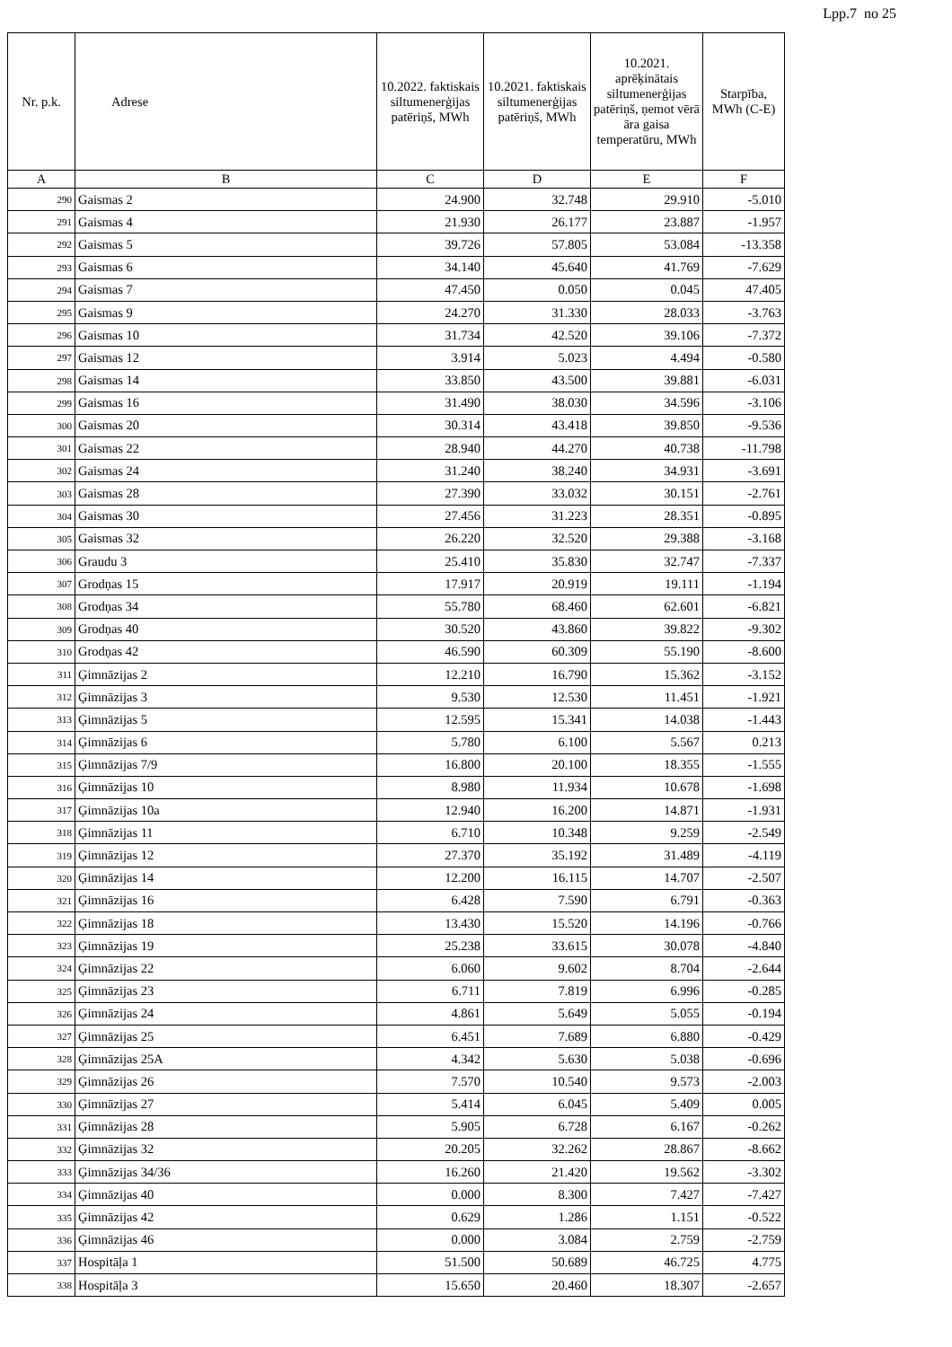Lpp.7 no 25
| Nr. p.k. | Adrese | 10.2022. faktiskais siltumenerģijas patēriņš, MWh | 10.2021. faktiskais siltumenerģijas patēriņš, MWh | 10.2021. aprēķinātais siltumenerģijas patēriņš, ņemot vērā āra gaisa temperatūru, MWh | Starpība, MWh (C-E) |
| --- | --- | --- | --- | --- | --- |
| A | B | C | D | E | F |
| 290 | Gaismas 2 | 24.900 | 32.748 | 29.910 | -5.010 |
| 291 | Gaismas 4 | 21.930 | 26.177 | 23.887 | -1.957 |
| 292 | Gaismas 5 | 39.726 | 57.805 | 53.084 | -13.358 |
| 293 | Gaismas 6 | 34.140 | 45.640 | 41.769 | -7.629 |
| 294 | Gaismas 7 | 47.450 | 0.050 | 0.045 | 47.405 |
| 295 | Gaismas 9 | 24.270 | 31.330 | 28.033 | -3.763 |
| 296 | Gaismas 10 | 31.734 | 42.520 | 39.106 | -7.372 |
| 297 | Gaismas 12 | 3.914 | 5.023 | 4.494 | -0.580 |
| 298 | Gaismas 14 | 33.850 | 43.500 | 39.881 | -6.031 |
| 299 | Gaismas 16 | 31.490 | 38.030 | 34.596 | -3.106 |
| 300 | Gaismas 20 | 30.314 | 43.418 | 39.850 | -9.536 |
| 301 | Gaismas 22 | 28.940 | 44.270 | 40.738 | -11.798 |
| 302 | Gaismas 24 | 31.240 | 38.240 | 34.931 | -3.691 |
| 303 | Gaismas 28 | 27.390 | 33.032 | 30.151 | -2.761 |
| 304 | Gaismas 30 | 27.456 | 31.223 | 28.351 | -0.895 |
| 305 | Gaismas 32 | 26.220 | 32.520 | 29.388 | -3.168 |
| 306 | Graudu 3 | 25.410 | 35.830 | 32.747 | -7.337 |
| 307 | Grodņas 15 | 17.917 | 20.919 | 19.111 | -1.194 |
| 308 | Grodņas 34 | 55.780 | 68.460 | 62.601 | -6.821 |
| 309 | Grodņas 40 | 30.520 | 43.860 | 39.822 | -9.302 |
| 310 | Grodņas 42 | 46.590 | 60.309 | 55.190 | -8.600 |
| 311 | Ģimnāzijas 2 | 12.210 | 16.790 | 15.362 | -3.152 |
| 312 | Ģimnāzijas 3 | 9.530 | 12.530 | 11.451 | -1.921 |
| 313 | Ģimnāzijas 5 | 12.595 | 15.341 | 14.038 | -1.443 |
| 314 | Ģimnāzijas 6 | 5.780 | 6.100 | 5.567 | 0.213 |
| 315 | Ģimnāzijas 7/9 | 16.800 | 20.100 | 18.355 | -1.555 |
| 316 | Ģimnāzijas 10 | 8.980 | 11.934 | 10.678 | -1.698 |
| 317 | Ģimnāzijas 10a | 12.940 | 16.200 | 14.871 | -1.931 |
| 318 | Ģimnāzijas 11 | 6.710 | 10.348 | 9.259 | -2.549 |
| 319 | Ģimnāzijas 12 | 27.370 | 35.192 | 31.489 | -4.119 |
| 320 | Ģimnāzijas 14 | 12.200 | 16.115 | 14.707 | -2.507 |
| 321 | Ģimnāzijas 16 | 6.428 | 7.590 | 6.791 | -0.363 |
| 322 | Ģimnāzijas 18 | 13.430 | 15.520 | 14.196 | -0.766 |
| 323 | Ģimnāzijas 19 | 25.238 | 33.615 | 30.078 | -4.840 |
| 324 | Ģimnāzijas 22 | 6.060 | 9.602 | 8.704 | -2.644 |
| 325 | Ģimnāzijas 23 | 6.711 | 7.819 | 6.996 | -0.285 |
| 326 | Ģimnāzijas 24 | 4.861 | 5.649 | 5.055 | -0.194 |
| 327 | Ģimnāzijas 25 | 6.451 | 7.689 | 6.880 | -0.429 |
| 328 | Ģimnāzijas 25A | 4.342 | 5.630 | 5.038 | -0.696 |
| 329 | Ģimnāzijas 26 | 7.570 | 10.540 | 9.573 | -2.003 |
| 330 | Ģimnāzijas 27 | 5.414 | 6.045 | 5.409 | 0.005 |
| 331 | Ģimnāzijas 28 | 5.905 | 6.728 | 6.167 | -0.262 |
| 332 | Ģimnāzijas 32 | 20.205 | 32.262 | 28.867 | -8.662 |
| 333 | Ģimnāzijas 34/36 | 16.260 | 21.420 | 19.562 | -3.302 |
| 334 | Ģimnāzijas 40 | 0.000 | 8.300 | 7.427 | -7.427 |
| 335 | Ģimnāzijas 42 | 0.629 | 1.286 | 1.151 | -0.522 |
| 336 | Ģimnāzijas 46 | 0.000 | 3.084 | 2.759 | -2.759 |
| 337 | Hospitāļa 1 | 51.500 | 50.689 | 46.725 | 4.775 |
| 338 | Hospitāļa 3 | 15.650 | 20.460 | 18.307 | -2.657 |